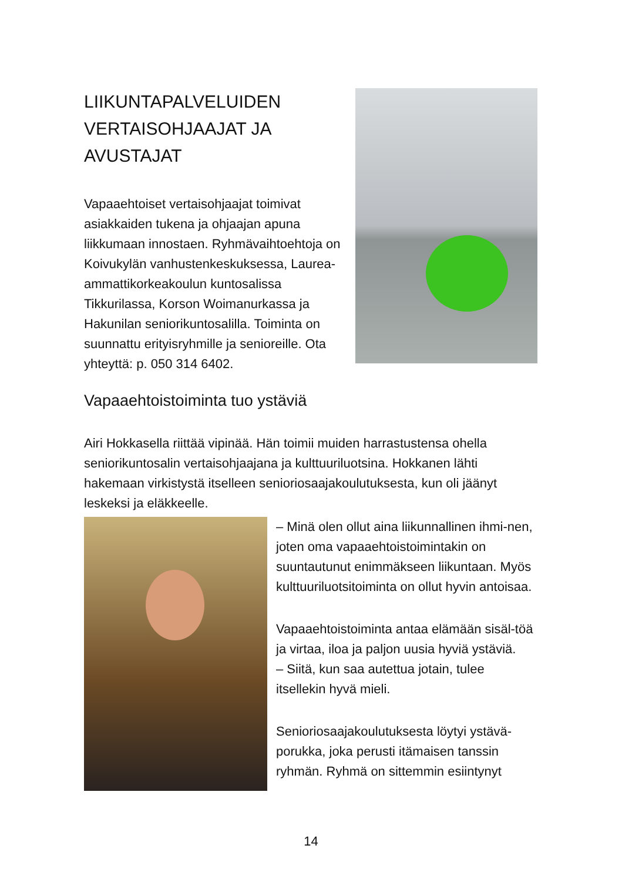LIIKUNTAPALVELUIDEN VERTAISOHJAAJAT JA AVUSTAJAT
Vapaaehtoiset vertaisohjaajat toimivat asiakkaiden tukena ja ohjaajan apuna liikkumaan innostaen. Ryhmävaihtoehtoja on Koivukylän vanhustenkeskuksessa, Laurea-ammattikorkeakoulun kuntosalissa Tikkurilassa, Korson Woimanurkassa ja Hakunilan seniorikuntosalilla. Toiminta on suunnattu erityisryhmille ja senioreille. Ota yhteyttä: p. 050 314 6402.
Vapaaehtoistoiminta tuo ystäviä
Airi Hokkasella riittää vipinää. Hän toimii muiden harrastustensa ohella seniorikuntosalin vertaisohjaajana ja kulttuuriluotsina. Hokkanen lähti hakemaan virkistystä itselleen senioriosaajakoulutuksesta, kun oli jäänyt leskeksi ja eläkkeelle.
– Minä olen ollut aina liikunnallinen ihmi-nen, joten oma vapaaehtoistoimintakin on suuntautunut enimmäkseen liikuntaan. Myös kulttuuriluotsitoiminta on ollut hyvin antoisaa.
Vapaaehtoistoiminta antaa elämään sisäl-töä ja virtaa, iloa ja paljon uusia hyviä ystäviä.
– Siitä, kun saa autettua jotain, tulee itsellekin hyvä mieli.
Senioriosaajakoulutuksesta löytyi ystävä-porukka, joka perusti itämaisen tanssin ryhmän. Ryhmä on sittemmin esiintynyt
14